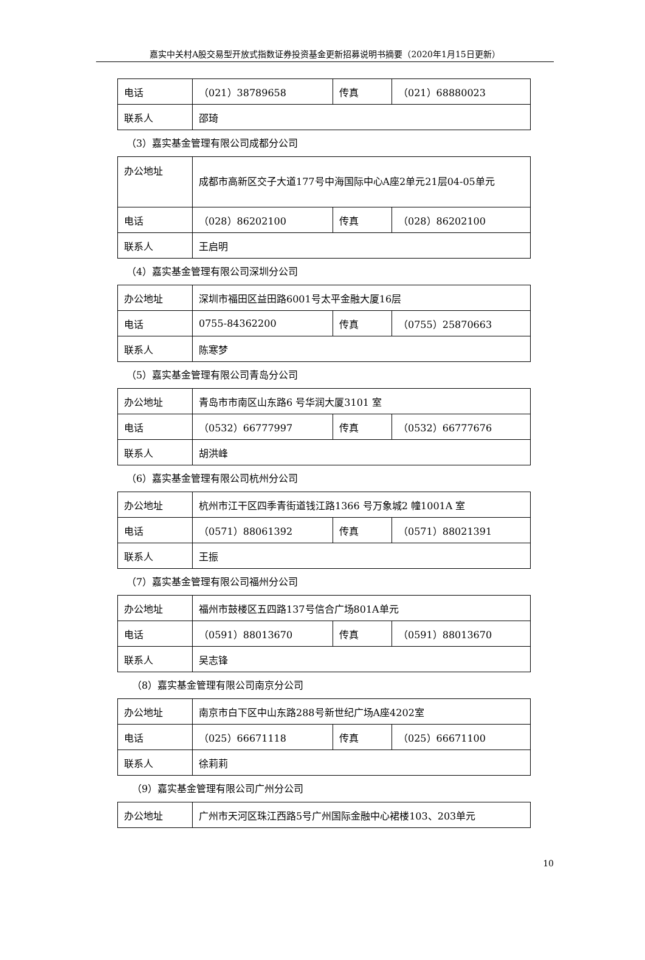嘉实中关村A股交易型开放式指数证券投资基金更新招募说明书摘要（2020年1月15日更新）
| 电话 | （021）38789658 | 传真 | （021）68880023 |
| 联系人 | 邵琦 | | |
（3）嘉实基金管理有限公司成都分公司
| 办公地址 | 成都市高新区交子大道177号中海国际中心A座2单元21层04-05单元 | | |
| 电话 | （028）86202100 | 传真 | （028）86202100 |
| 联系人 | 王启明 | | |
（4）嘉实基金管理有限公司深圳分公司
| 办公地址 | 深圳市福田区益田路6001号太平金融大厦16层 | | |
| 电话 | 0755-84362200 | 传真 | （0755）25870663 |
| 联系人 | 陈寒梦 | | |
（5）嘉实基金管理有限公司青岛分公司
| 办公地址 | 青岛市市南区山东路6 号华润大厦3101 室 | | |
| 电话 | （0532）66777997 | 传真 | （0532）66777676 |
| 联系人 | 胡洪峰 | | |
（6）嘉实基金管理有限公司杭州分公司
| 办公地址 | 杭州市江干区四季青街道钱江路1366 号万象城2 幢1001A 室 | | |
| 电话 | （0571）88061392 | 传真 | （0571）88021391 |
| 联系人 | 王振 | | |
（7）嘉实基金管理有限公司福州分公司
| 办公地址 | 福州市鼓楼区五四路137号信合广场801A单元 | | |
| 电话 | （0591）88013670 | 传真 | （0591）88013670 |
| 联系人 | 吴志锋 | | |
（8）嘉实基金管理有限公司南京分公司
| 办公地址 | 南京市白下区中山东路288号新世纪广场A座4202室 | | |
| 电话 | （025）66671118 | 传真 | （025）66671100 |
| 联系人 | 徐莉莉 | | |
（9）嘉实基金管理有限公司广州分公司
| 办公地址 | 广州市天河区珠江西路5号广州国际金融中心裙楼103、203单元 |
10